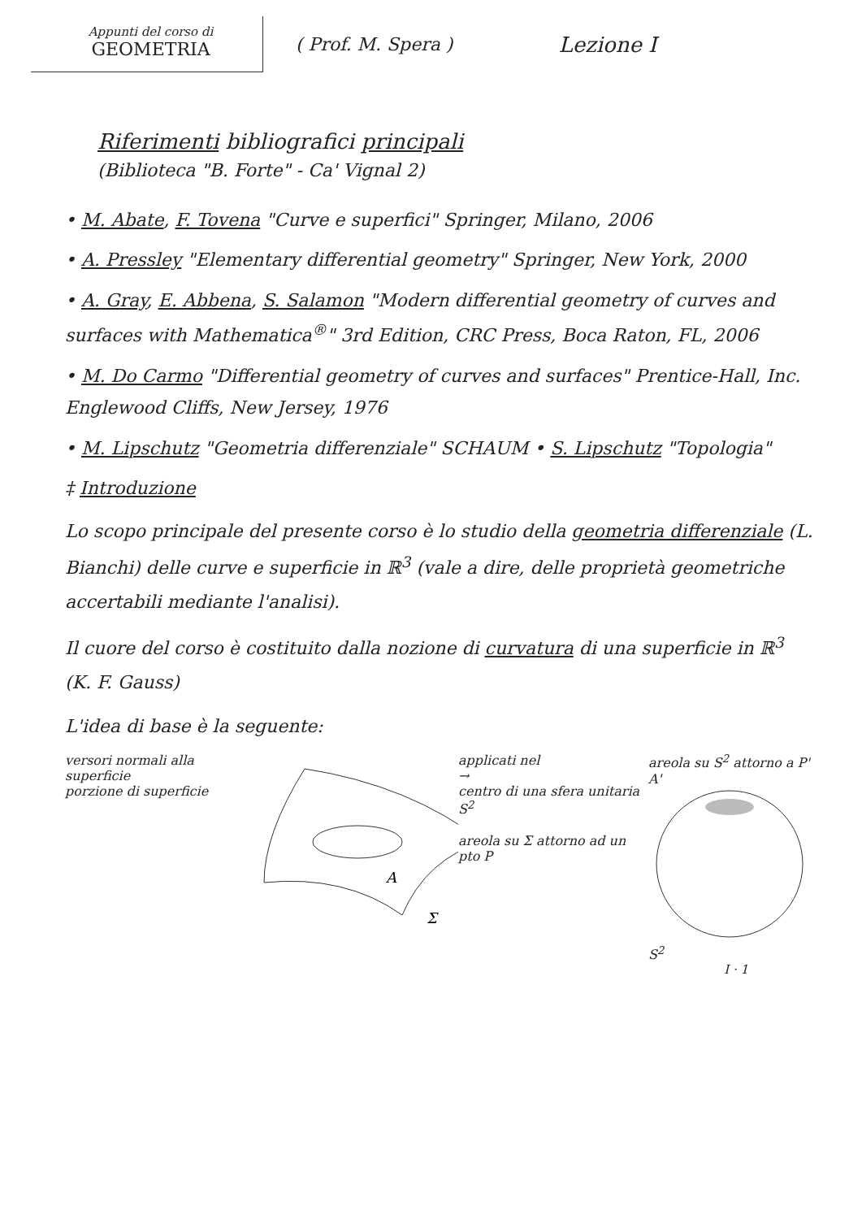Appunti del corso di
GEOMETRIA
( Prof. M. Spera )
Lezione I
Riferimenti bibliografici principali
(Biblioteca "B. Forte" - Ca' Vignal 2)
• M. Abate, F. Tovena "Curve e superfici" Springer, Milano, 2006
• A. Pressley "Elementary differential geometry" Springer, New York, 2000
• A. Gray, E. Abbena, S. Salamon "Modern differential geometry of curves and surfaces with Mathematica<sup>®</sup>" 3rd Edition, CRC Press, Boca Raton, FL, 2006
• M. Do Carmo "Differential geometry of curves and surfaces" Prentice-Hall, Inc. Englewood Cliffs, New Jersey, 1976
• M. Lipschutz "Geometria differenziale" SCHAUM • S. Lipschutz "Topologia"
‡ Introduzione
Lo scopo principale del presente corso è lo studio della geometria differenziale (L. Bianchi) delle curve e superficie in ℝ<sup>3</sup> (vale a dire, delle proprietà geometriche accertabili mediante l'analisi).
Il cuore del corso è costituito dalla nozione di curvatura di una superficie in ℝ<sup>3</sup> (K. F. Gauss)
L'idea di base è la seguente:
versori normali alla superficie
porzione di superficie
A
Σ
applicati nel
→
centro di una sfera unitaria S<sup>2</sup>
areola su Σ attorno ad un pto P
areola su S<sup>2</sup> attorno a P' A'
S<sup>2</sup>
I · 1